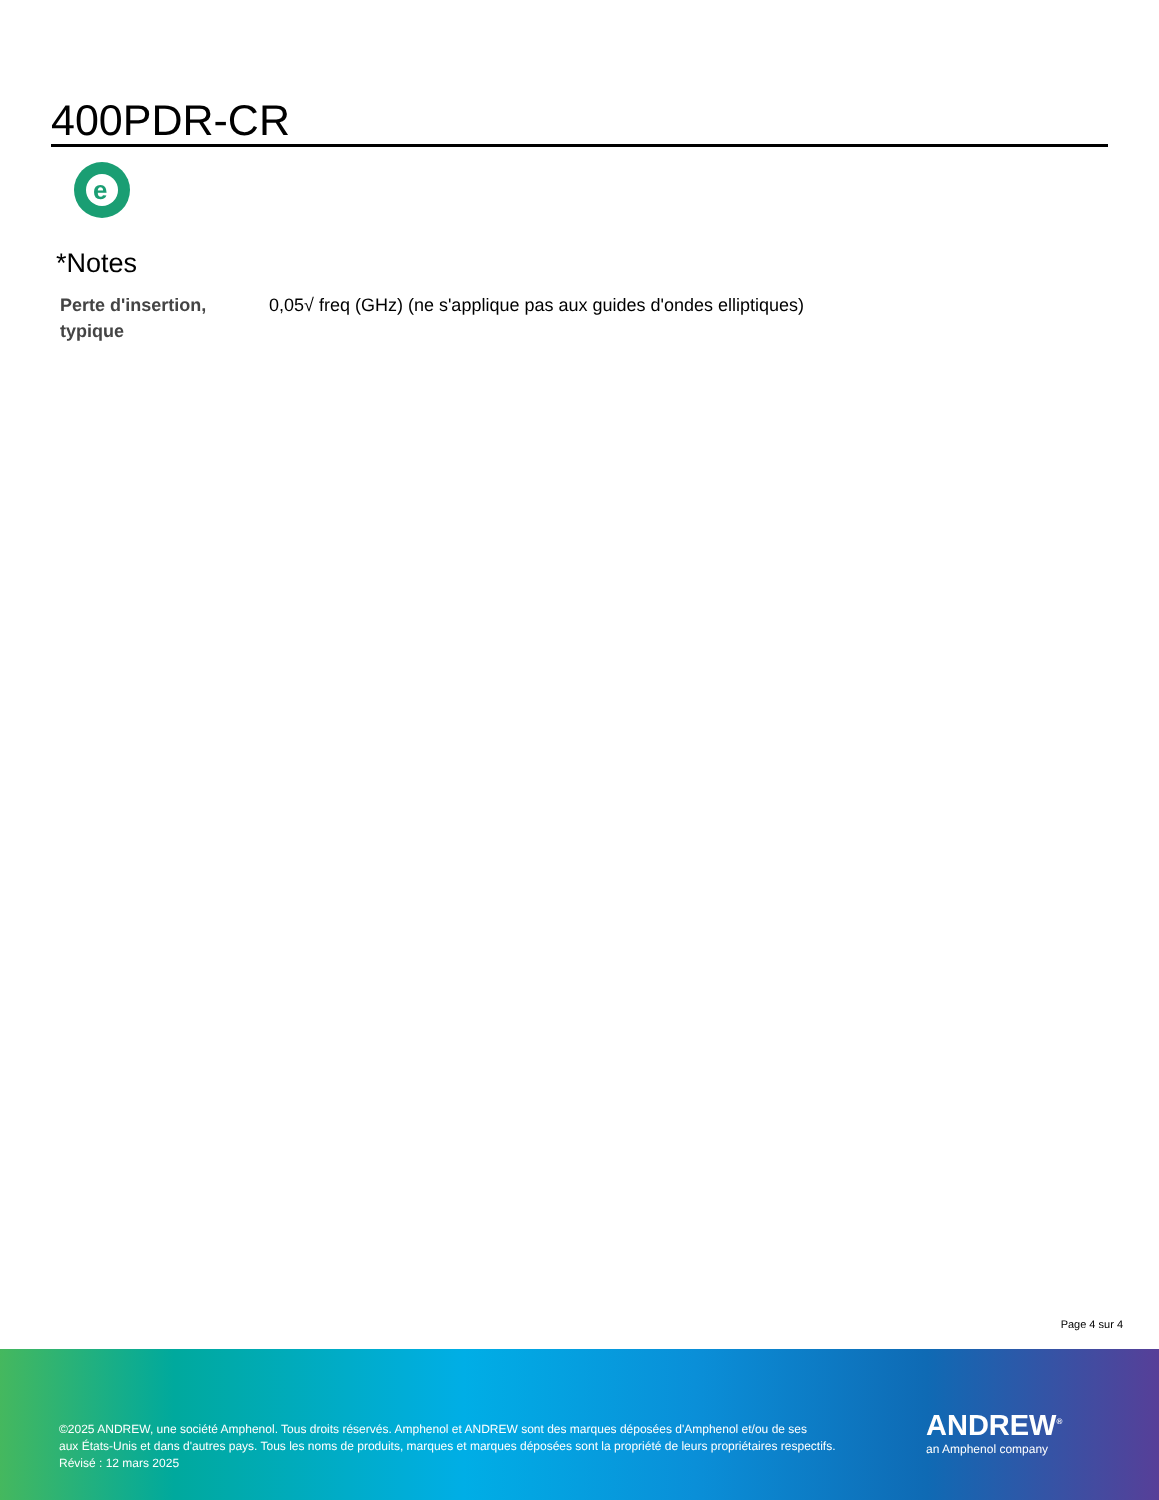400PDR-CR
e
*Notes
| Perte d'insertion, typique | 0,05√ freq (GHz) (ne s'applique pas aux guides d'ondes elliptiques) |
Page 4 sur 4
©2025 ANDREW, une société Amphenol. Tous droits réservés. Amphenol et ANDREW sont des marques déposées d'Amphenol et/ou de ses
aux États-Unis et dans d'autres pays. Tous les noms de produits, marques et marques déposées sont la propriété de leurs propriétaires respectifs.
Révisé : 12 mars 2025
ANDREW<sup>®</sup>
an Amphenol company